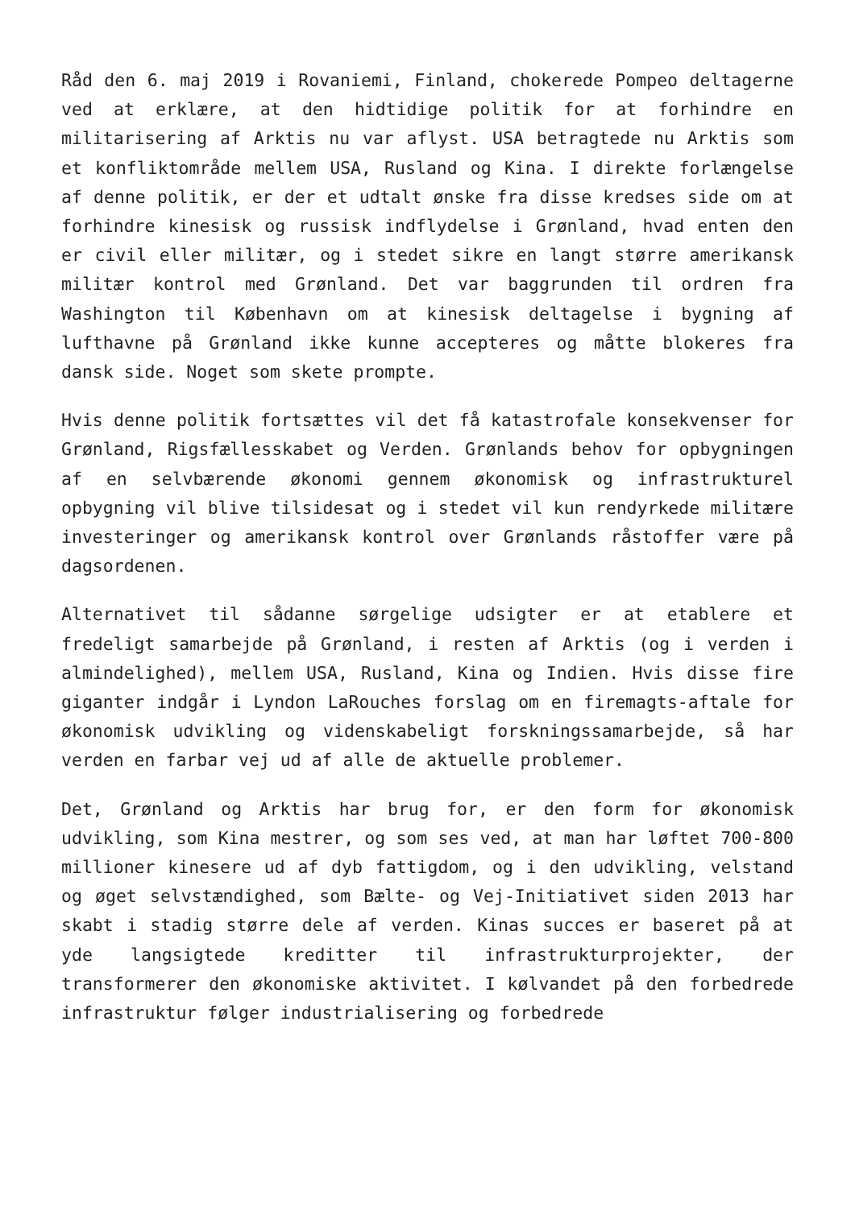Råd den 6. maj 2019 i Rovaniemi, Finland, chokerede Pompeo deltagerne ved at erklære, at den hidtidige politik for at forhindre en militarisering af Arktis nu var aflyst. USA betragtede nu Arktis som et konfliktområde mellem USA, Rusland og Kina. I direkte forlængelse af denne politik, er der et udtalt ønske fra disse kredses side om at forhindre kinesisk og russisk indflydelse i Grønland, hvad enten den er civil eller militær, og i stedet sikre en langt større amerikansk militær kontrol med Grønland. Det var baggrunden til ordren fra Washington til København om at kinesisk deltagelse i bygning af lufthavne på Grønland ikke kunne accepteres og måtte blokeres fra dansk side. Noget som skete prompte.
Hvis denne politik fortsættes vil det få katastrofale konsekvenser for Grønland, Rigsfællesskabet og Verden. Grønlands behov for opbygningen af en selvbærende økonomi gennem økonomisk og infrastrukturel opbygning vil blive tilsidesat og i stedet vil kun rendyrkede militære investeringer og amerikansk kontrol over Grønlands råstoffer være på dagsordenen.
Alternativet til sådanne sørgelige udsigter er at etablere et fredeligt samarbejde på Grønland, i resten af Arktis (og i verden i almindelighed), mellem USA, Rusland, Kina og Indien. Hvis disse fire giganter indgår i Lyndon LaRouches forslag om en firemagts-aftale for økonomisk udvikling og videnskabeligt forskningssamarbejde, så har verden en farbar vej ud af alle de aktuelle problemer.
Det, Grønland og Arktis har brug for, er den form for økonomisk udvikling, som Kina mestrer, og som ses ved, at man har løftet 700-800 millioner kinesere ud af dyb fattigdom, og i den udvikling, velstand og øget selvstændighed, som Bælte- og Vej-Initiativet siden 2013 har skabt i stadig større dele af verden. Kinas succes er baseret på at yde langsigtede kreditter til infrastrukturprojekter, der transformerer den økonomiske aktivitet. I kølvandet på den forbedrede infrastruktur følger industrialisering og forbedrede